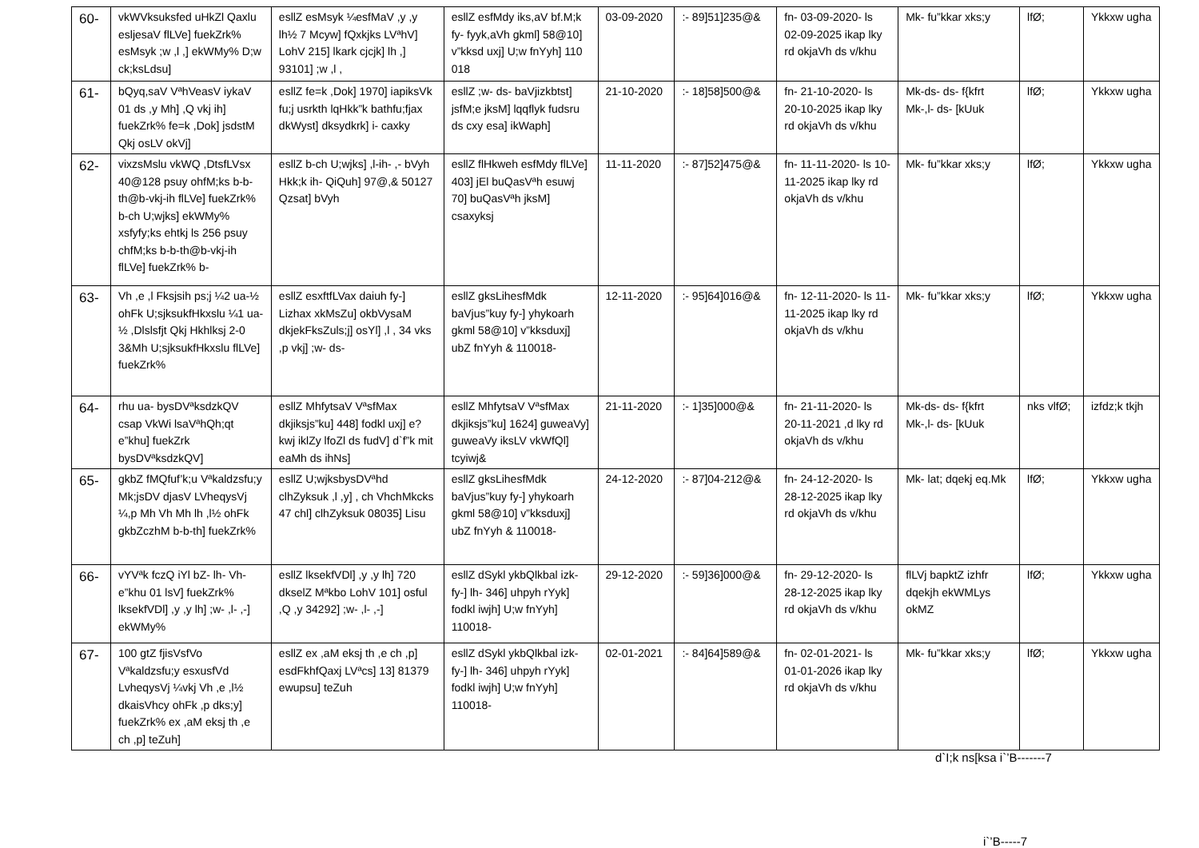| 60- | vkWVksuksfed uHkZl Qaxlu esljesaV flLVe] fuekZrk% esMsyk ;w ,l ,] ekWMy% D;w ck;ksLdsu] | esllZ esMsyk ¼esfMaV ,y ,y lh½ 7 Mcyw] fQxkjks LVªhV] LohV 215] lkark cjcjk] lh ,] 93101] ;w ,l , | esllZ esfMdy iks,aV bf.M;k fy- fyyk,aVh gkml] 58@10] v”kksd uxj] U;w fnYyh] 110 018 | 03-09-2020 | :- 89]51]235@& | fn- 03-09-2020- ls 02-09-2025 ikap lky rd okjaVh ds v/khu | Mk- fu”kkar xks;y | lfØ; | Ykkxw ugha |
| 61- | bQyq,saV VªhVeasV iykaV 01 ds ,y Mh] ,Q vkj ih] fuekZrk% fe=k ,Dok] jsdstM Qkj osLV okVj] | esllZ fe=k ,Dok] 1970] iapiksVk fu;j usrkth lqHkk”k bathfu;fjax dkWyst] dksydkrk] i- caxky | esllZ ;w- ds- baVjizkbtst] jsfM;e jksM] lqqflyk fudsru ds cxy esa] ikWaph] | 21-10-2020 | :- 18]58]500@& | fn- 21-10-2020- ls 20-10-2025 ikap lky rd okjaVh ds v/khu | Mk-ds- ds- f{kfrt Mk-,l- ds- [kUuk | lfØ; | Ykkxw ugha |
| 62- | vixzsMslu vkWQ ,DtsfLVsx 40@128 psuy ohfM;ks b-b-th@b-vkj-ih flLVe] fuekZrk% b-ch U;wjks] ekWMy% xsfyfy;ks ehtkj ls 256 psuy chfM;ks b-b-th@b-vkj-ih flLVe] fuekZrk% b- | esllZ b-ch U;wjks] ,l-ih- ,- bVyh Hkk;k ih- QiQuh] 97@,& 50127 Qzsat] bVyh | esllZ flHkweh esfMdy flLVe] 403] jEl buQasVªh esuwj 70] buQasVªh jksM] csaxyksj | 11-11-2020 | :- 87]52]475@& | fn- 11-11-2020- ls 10-11-2025 ikap lky rd okjaVh ds v/khu | Mk- fu”kkar xks;y | lfØ; | Ykkxw ugha |
| 63- | Vh ,e ,l Fksjsih ps;j ¼2 ua-½ ohFk U;sjksukfHkxslu ¼1 ua-½ ,Dlslsfjt Qkj Hkhlksj 2-0 3&Mh U;sjksukfHkxslu flLVe] fuekZrk% | esllZ esxftfLVax daiuh fy-] Lizhax xkMsZu] okbVysaM dkjekFksZuls;j] osYl] ,l , 34 vks ,p vkj] ;w- ds- | esllZ gksLihesfMdk baVjus”kuy fy-] yhykoarh gkml 58@10] v”kksduxj] ubZ fnYyh & 110018- | 12-11-2020 | :- 95]64]016@& | fn- 12-11-2020- ls 11-11-2025 ikap lky rd okjaVh ds v/khu | Mk- fu”kkar xks;y | lfØ; | Ykkxw ugha |
| 64- | rhu ua- bysDVªksdzkQV csap VkWi lsaVªhQh;qt e”khu] fuekZrk bysDVªksdzkQV] | esllZ MhfytsaV VªsfMax dkjiksjs”ku] 448] fodkl uxj] e?kwj iklZy lfoZl ds fudV] d`f”k mit eaMh ds ihNs] | esllZ MhfytsaV VªsfMax dkjiksjs”ku] 1624] guweaVy] guweaVy iksLV vkWfQl] tcyiwj& | 21-11-2020 | :- 1]35]000@& | fn- 21-11-2020- ls 20-11-2021 ,d lky rd okjaVh ds v/khu | Mk-ds- ds- f{kfrt Mk-,l- ds- [kUuk | nks vlfØ; | izfdz;k tkjh |
| 65- | gkbZ fMQfuf’k;u Vªkaldzsfu;y Mk;jsDV djasV LVheqysVj ¼,p Mh Vh Mh lh ,l½ ohFk gkbZczhM b-b-th] fuekZrk% | esllZ U;wjksbysDVªhd clhZyksuk ,l ,y] , ch VhchMkcks 47 chl] clhZyksuk 08035] Lisu | esllZ gksLihesfMdk baVjus”kuy fy-] yhykoarh gkml 58@10] v”kksduxj] ubZ fnYyh & 110018- | 24-12-2020 | :- 87]04-212@& | fn- 24-12-2020- ls 28-12-2025 ikap lky rd okjaVh ds v/khu | Mk- lat; dqekj eq.Mk | lfØ; | Ykkxw ugha |
| 66- | vYVªk fczQ iYl bZ- lh- Vh- e”khu 01 lsV] fuekZrk% lksekfVDl] ,y ,y lh] ;w- ,l- ,-] ekWMy% | esllZ lksekfVDl] ,y ,y lh] 720 dkselZ Mªkbo LohV 101] osful ,Q ,y 34292] ;w- ,l- ,-] | esllZ dSykl ykbQlkbal izk- fy-] lh- 346] uhpyh rYyk] fodkl iwjh] U;w fnYyh] 110018- | 29-12-2020 | :- 59]36]000@& | fn- 29-12-2020- ls 28-12-2025 ikap lky rd okjaVh ds v/khu | flLVj bapktZ izhfr dqekjh ekWMLys okMZ | lfØ; | Ykkxw ugha |
| 67- | 100 gtZ fjisVsfVo Vªkaldzsfu;y esxusfVd LvheqysVj ¼vkj Vh ,e ,l½ dkaisVhcy ohFk ,p dks;y] fuekZrk% ex ,aM eksj th ,e ch ,p] teZuh] | esllZ ex ,aM eksj th ,e ch ,p] esdFkhfQaxj LVªcs] 13] 81379 ewupsu] teZuh | esllZ dSykl ykbQlkbal izk- fy-] lh- 346] uhpyh rYyk] fodkl iwjh] U;w fnYyh] 110018- | 02-01-2021 | :- 84]64]589@& | fn- 02-01-2021- ls 01-01-2026 ikap lky rd okjaVh ds v/khu | Mk- fu”kkar xks;y | lfØ; | Ykkxw ugha |
d`I;k ns[ksa i`’B-------7
i`’B-----7